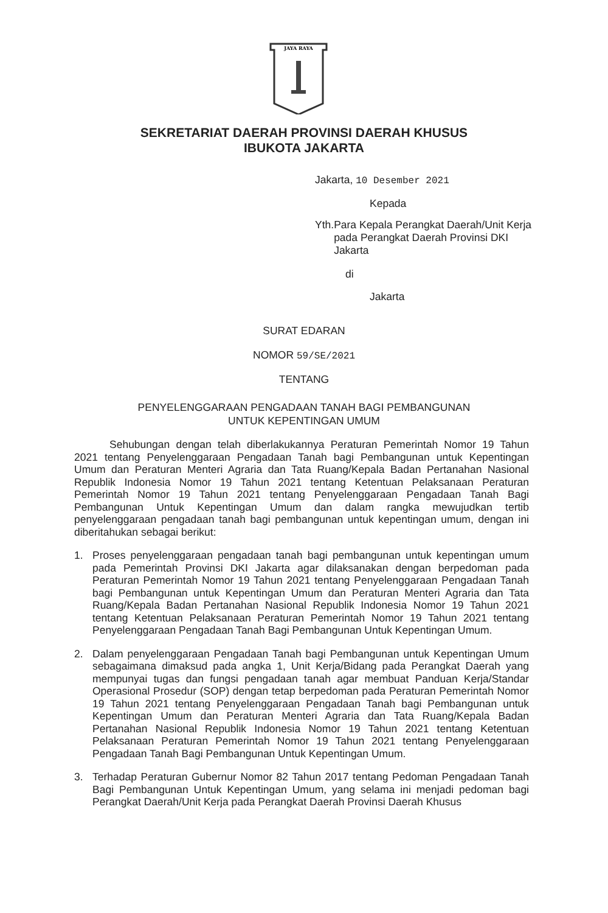JAYA RAYA
SEKRETARIAT DAERAH PROVINSI DAERAH KHUSUS
IBUKOTA JAKARTA
Jakarta, 10 Desember 2021
Kepada
Yth. Para Kepala Perangkat Daerah/Unit Kerja pada Perangkat Daerah Provinsi DKI Jakarta
di
Jakarta
SURAT EDARAN
NOMOR 59/SE/2021
TENTANG
PENYELENGGARAAN PENGADAAN TANAH BAGI PEMBANGUNAN
UNTUK KEPENTINGAN UMUM
Sehubungan dengan telah diberlakukannya Peraturan Pemerintah Nomor 19 Tahun 2021 tentang Penyelenggaraan Pengadaan Tanah bagi Pembangunan untuk Kepentingan Umum dan Peraturan Menteri Agraria dan Tata Ruang/Kepala Badan Pertanahan Nasional Republik Indonesia Nomor 19 Tahun 2021 tentang Ketentuan Pelaksanaan Peraturan Pemerintah Nomor 19 Tahun 2021 tentang Penyelenggaraan Pengadaan Tanah Bagi Pembangunan Untuk Kepentingan Umum dan dalam rangka mewujudkan tertib penyelenggaraan pengadaan tanah bagi pembangunan untuk kepentingan umum, dengan ini diberitahukan sebagai berikut:
1. Proses penyelenggaraan pengadaan tanah bagi pembangunan untuk kepentingan umum pada Pemerintah Provinsi DKI Jakarta agar dilaksanakan dengan berpedoman pada Peraturan Pemerintah Nomor 19 Tahun 2021 tentang Penyelenggaraan Pengadaan Tanah bagi Pembangunan untuk Kepentingan Umum dan Peraturan Menteri Agraria dan Tata Ruang/Kepala Badan Pertanahan Nasional Republik Indonesia Nomor 19 Tahun 2021 tentang Ketentuan Pelaksanaan Peraturan Pemerintah Nomor 19 Tahun 2021 tentang Penyelenggaraan Pengadaan Tanah Bagi Pembangunan Untuk Kepentingan Umum.
2. Dalam penyelenggaraan Pengadaan Tanah bagi Pembangunan untuk Kepentingan Umum sebagaimana dimaksud pada angka 1, Unit Kerja/Bidang pada Perangkat Daerah yang mempunyai tugas dan fungsi pengadaan tanah agar membuat Panduan Kerja/Standar Operasional Prosedur (SOP) dengan tetap berpedoman pada Peraturan Pemerintah Nomor 19 Tahun 2021 tentang Penyelenggaraan Pengadaan Tanah bagi Pembangunan untuk Kepentingan Umum dan Peraturan Menteri Agraria dan Tata Ruang/Kepala Badan Pertanahan Nasional Republik Indonesia Nomor 19 Tahun 2021 tentang Ketentuan Pelaksanaan Peraturan Pemerintah Nomor 19 Tahun 2021 tentang Penyelenggaraan Pengadaan Tanah Bagi Pembangunan Untuk Kepentingan Umum.
3. Terhadap Peraturan Gubernur Nomor 82 Tahun 2017 tentang Pedoman Pengadaan Tanah Bagi Pembangunan Untuk Kepentingan Umum, yang selama ini menjadi pedoman bagi Perangkat Daerah/Unit Kerja pada Perangkat Daerah Provinsi Daerah Khusus